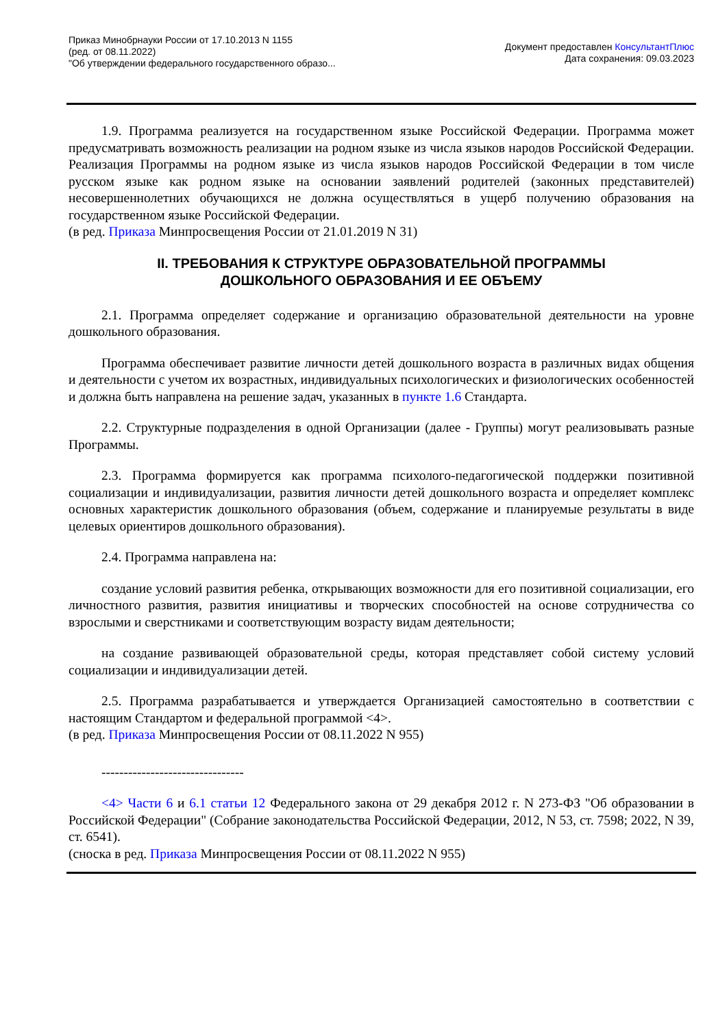Приказ Минобрнауки России от 17.10.2013 N 1155
(ред. от 08.11.2022)
"Об утверждении федерального государственного образо...
Документ предоставлен КонсультантПлюс
Дата сохранения: 09.03.2023
1.9. Программа реализуется на государственном языке Российской Федерации. Программа может предусматривать возможность реализации на родном языке из числа языков народов Российской Федерации. Реализация Программы на родном языке из числа языков народов Российской Федерации в том числе русском языке как родном языке на основании заявлений родителей (законных представителей) несовершеннолетних обучающихся не должна осуществляться в ущерб получению образования на государственном языке Российской Федерации.
(в ред. Приказа Минпросвещения России от 21.01.2019 N 31)
II. ТРЕБОВАНИЯ К СТРУКТУРЕ ОБРАЗОВАТЕЛЬНОЙ ПРОГРАММЫ
ДОШКОЛЬНОГО ОБРАЗОВАНИЯ И ЕЕ ОБЪЕМУ
2.1. Программа определяет содержание и организацию образовательной деятельности на уровне дошкольного образования.
Программа обеспечивает развитие личности детей дошкольного возраста в различных видах общения и деятельности с учетом их возрастных, индивидуальных психологических и физиологических особенностей и должна быть направлена на решение задач, указанных в пункте 1.6 Стандарта.
2.2. Структурные подразделения в одной Организации (далее - Группы) могут реализовывать разные Программы.
2.3. Программа формируется как программа психолого-педагогической поддержки позитивной социализации и индивидуализации, развития личности детей дошкольного возраста и определяет комплекс основных характеристик дошкольного образования (объем, содержание и планируемые результаты в виде целевых ориентиров дошкольного образования).
2.4. Программа направлена на:
создание условий развития ребенка, открывающих возможности для его позитивной социализации, его личностного развития, развития инициативы и творческих способностей на основе сотрудничества со взрослыми и сверстниками и соответствующим возрасту видам деятельности;
на создание развивающей образовательной среды, которая представляет собой систему условий социализации и индивидуализации детей.
2.5. Программа разрабатывается и утверждается Организацией самостоятельно в соответствии с настоящим Стандартом и федеральной программой <4>.
(в ред. Приказа Минпросвещения России от 08.11.2022 N 955)
--------------------------------
<4> Части 6 и 6.1 статьи 12 Федерального закона от 29 декабря 2012 г. N 273-ФЗ "Об образовании в Российской Федерации" (Собрание законодательства Российской Федерации, 2012, N 53, ст. 7598; 2022, N 39, ст. 6541).
(сноска в ред. Приказа Минпросвещения России от 08.11.2022 N 955)